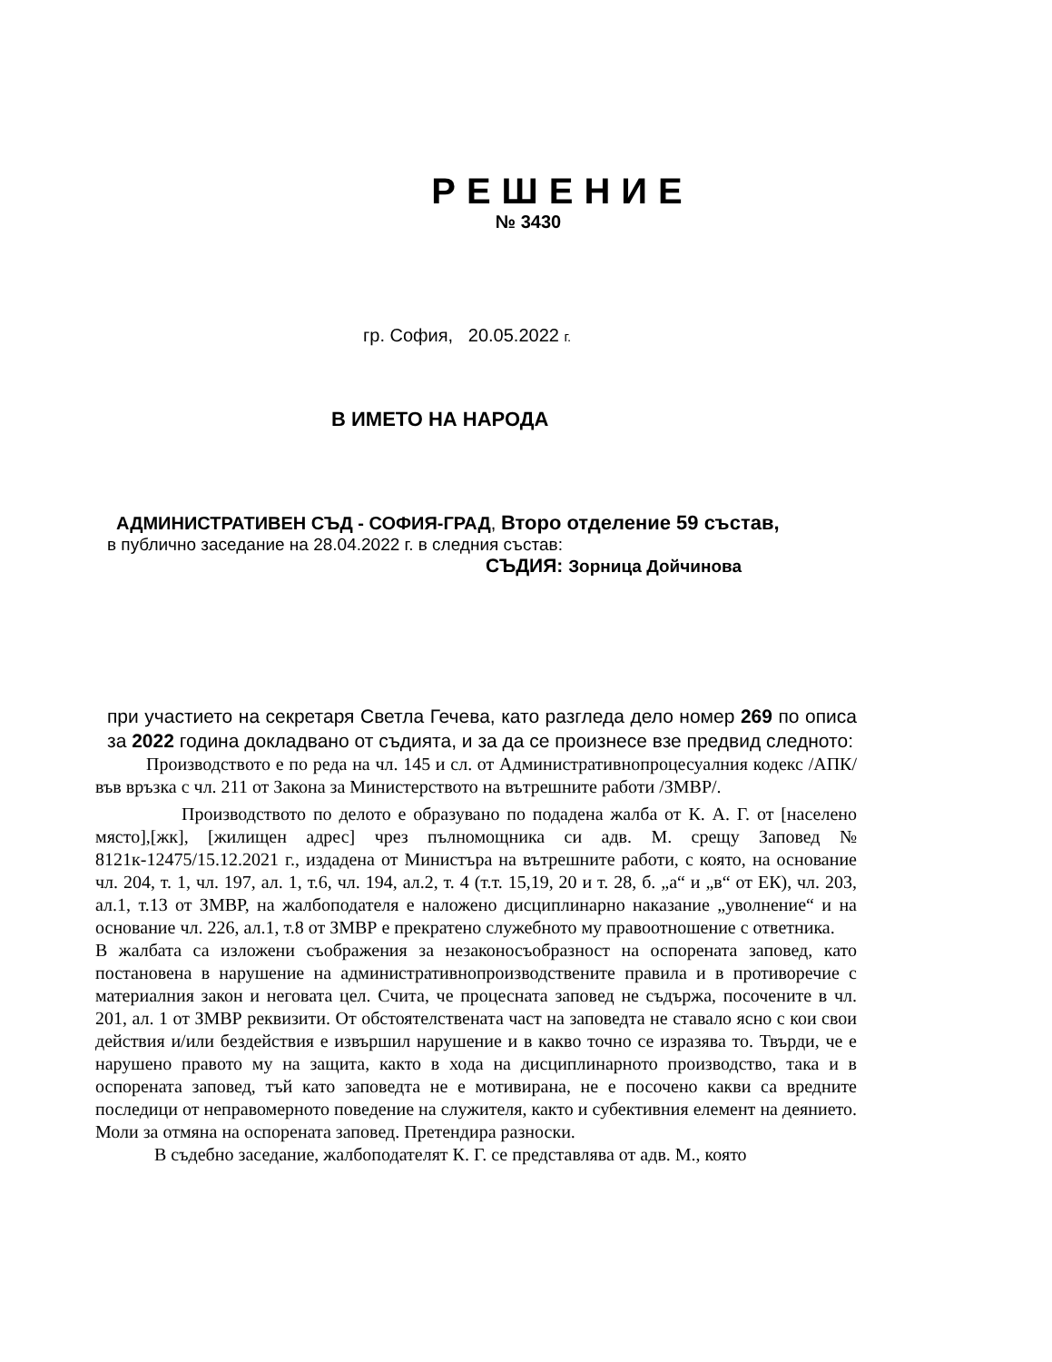РЕШЕНИЕ
№ 3430
гр. София, 20.05.2022 г.
В ИМЕТО НА НАРОДА
АДМИНИСТРАТИВЕН СЪД - СОФИЯ-ГРАД, Второ отделение 59 състав,
в публично заседание на 28.04.2022 г. в следния състав:
СЪДИЯ: Зорница Дойчинова
при участието на секретаря Светла Гечева, като разгледа дело номер 269 по описа за 2022 година докладвано от съдията, и за да се произнесе взе предвид следното:
Производството е по реда на чл. 145 и сл. от Административнопроцесуалния кодекс /АПК/ във връзка с чл. 211 от Закона за Министерството на вътрешните работи /ЗМВР/.
Производството по делото е образувано по подадена жалба от К. А. Г. от [населено място],[жк], [жилищен адрес] чрез пълномощника си адв. М. срещу Заповед № 8121к-12475/15.12.2021 г., издадена от Министъра на вътрешните работи, с която, на основание чл. 204, т. 1, чл. 197, ал. 1, т.6, чл. 194, ал.2, т. 4 (т.т. 15,19, 20 и т. 28, б. „а“ и „в“ от ЕК), чл. 203, ал.1, т.13 от ЗМВР, на жалбоподателя е наложено дисциплинарно наказание „уволнение“ и на основание чл. 226, ал.1, т.8 от ЗМВР е прекратено служебното му правоотношение с ответника.
В жалбата са изложени съображения за незаконосъобразност на оспорената заповед, като постановена в нарушение на административнопроизводствените правила и в противоречие с материалния закон и неговата цел. Счита, че процесната заповед не съдържа, посочените в чл. 201, ал. 1 от ЗМВР реквизити. От обстоятелствената част на заповедта не ставало ясно с кои свои действия и/или бездействия е извършил нарушение и в какво точно се изразява то. Твърди, че е нарушено правото му на защита, както в хода на дисциплинарното производство, така и в оспорената заповед, тъй като заповедта не е мотивирана, не е посочено какви са вредните последици от неправомерното поведение на служителя, както и субективния елемент на деянието. Моли за отмяна на оспорената заповед. Претендира разноски.
В съдебно заседание, жалбоподателят К. Г. се представлява от адв. М., която